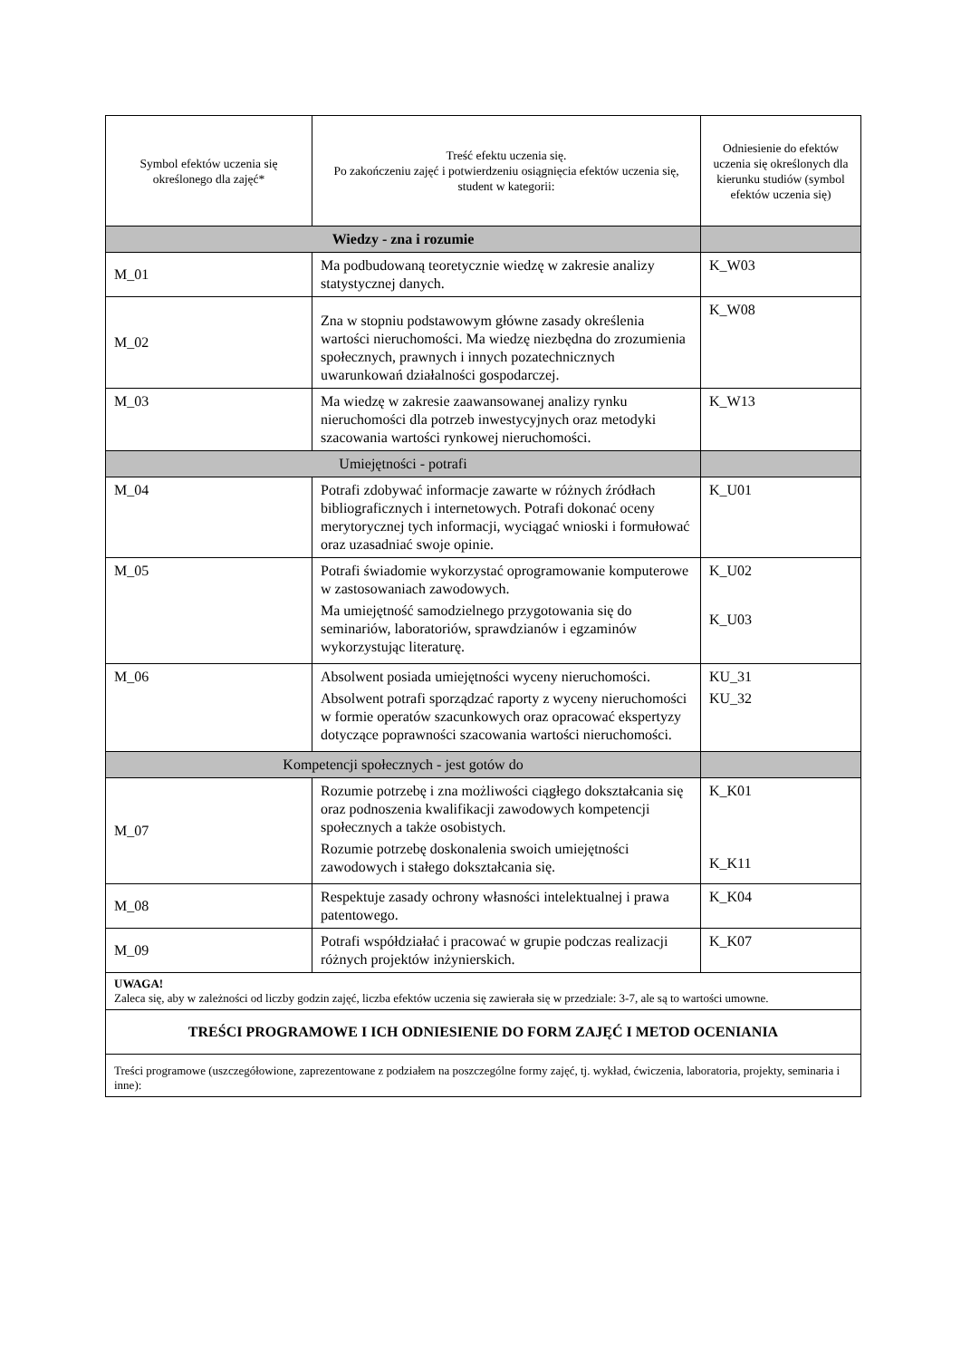| Symbol efektów uczenia się określonego dla zajęć* | Treść efektu uczenia się. Po zakończeniu zajęć i potwierdzeniu osiągnięcia efektów uczenia się, student w kategorii: | Odniesienie do efektów uczenia się określonych dla kierunku studiów (symbol efektów uczenia się) |
| --- | --- | --- |
| Wiedzy - zna i rozumie | | |
| M_01 | Ma podbudowaną teoretycznie wiedzę w zakresie analizy statystycznej danych. | K_W03 |
| M_02 | Zna w stopniu podstawowym główne zasady określenia wartości nieruchomości. Ma wiedzę niezbędna do zrozumienia społecznych, prawnych i innych pozatechnicznych uwarunkowań działalności gospodarczej. | K_W08 |
| M_03 | Ma wiedzę w zakresie zaawansowanej analizy rynku nieruchomości dla potrzeb inwestycyjnych oraz metodyki szacowania wartości rynkowej nieruchomości. | K_W13 |
| Umiejętności - potrafi | | |
| M_04 | Potrafi zdobywać informacje zawarte w różnych źródłach bibliograficznych i internetowych. Potrafi dokonać oceny merytorycznej tych informacji, wyciągać wnioski i formułować oraz uzasadniać swoje opinie. | K_U01 |
| M_05 | Potrafi świadomie wykorzystać oprogramowanie komputerowe w zastosowaniach zawodowych. Ma umiejętność samodzielnego przygotowania się do seminariów, laboratoriów, sprawdzianów i egzaminów wykorzystując literaturę. | K_U02 K_U03 |
| M_06 | Absolwent posiada umiejętności wyceny nieruchomości. Absolwent potrafi sporządzać raporty z wyceny nieruchomości w formie operatów szacunkowych oraz opracować ekspertyzy dotyczące poprawności szacowania wartości nieruchomości. | KU_31 KU_32 |
| Kompetencji społecznych - jest gotów do | | |
| M_07 | Rozumie potrzebę i zna możliwości ciągłego dokształcania się oraz podnoszenia kwalifikacji zawodowych kompetencji społecznych a także osobistych. Rozumie potrzebę doskonalenia swoich umiejętności zawodowych i stałego dokształcania się. | K_K01 K_K11 |
| M_08 | Respektuje zasady ochrony własności intelektualnej i prawa patentowego. | K_K04 |
| M_09 | Potrafi współdziałać i pracować w grupie podczas realizacji różnych projektów inżynierskich. | K_K07 |
| UWAGA! Zaleca się, aby w zależności od liczby godzin zajęć, liczba efektów uczenia się zawierała się w przedziale: 3-7, ale są to wartości umowne. | | |
| TREŚCI PROGRAMOWE I ICH ODNIESIENIE DO FORM ZAJĘĆ I METOD OCENIANIA | | |
| Treści programowe (uszczegółowione, zaprezentowane z podziałem na poszczególne formy zajęć, tj. wykład, ćwiczenia, laboratoria, projekty, seminaria i inne): | | |